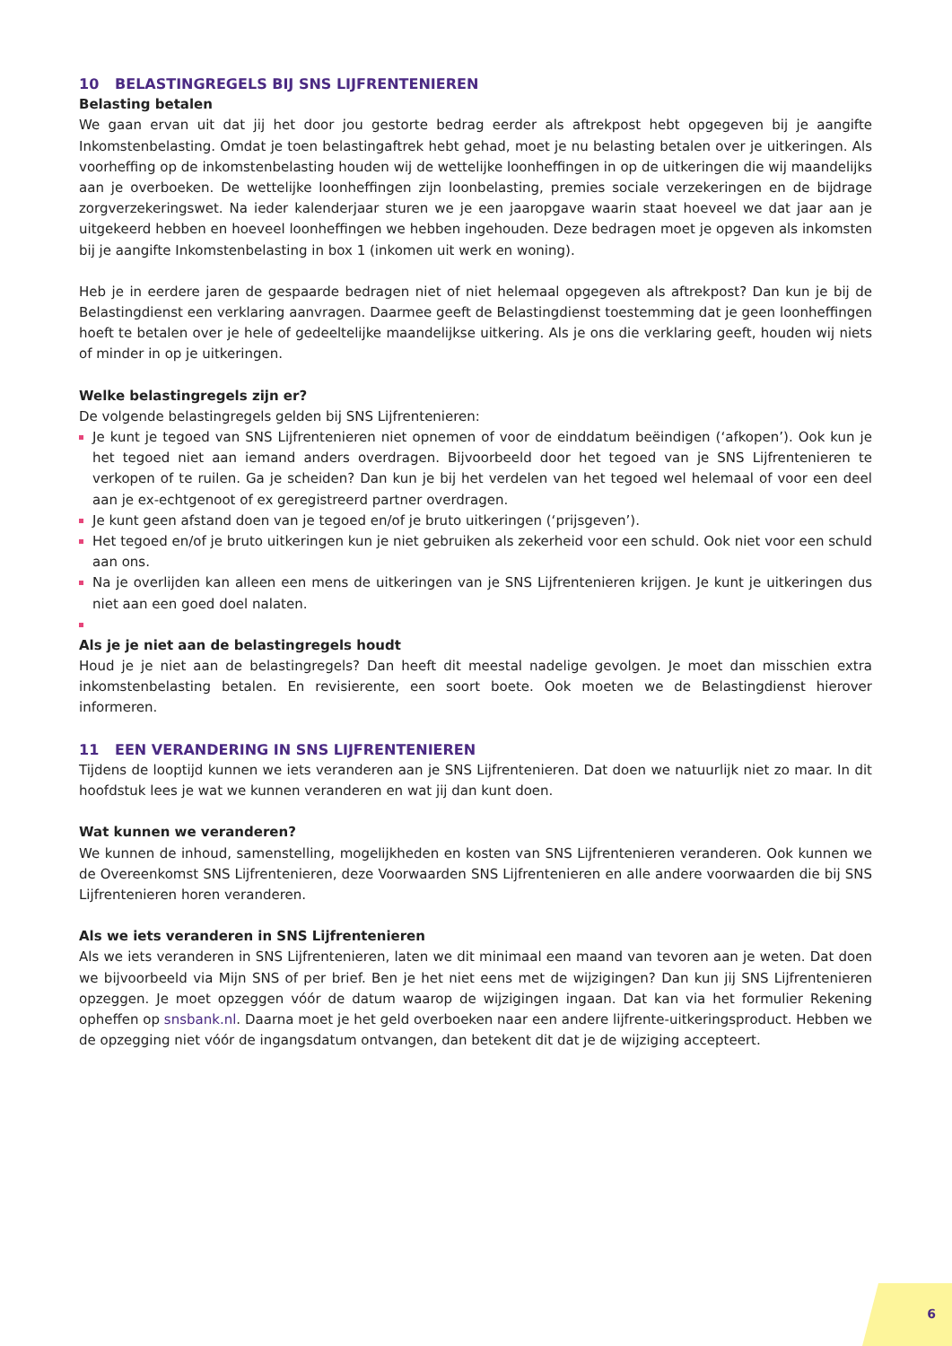10 BELASTINGREGELS BIJ SNS LIJFRENTENIEREN
Belasting betalen
We gaan ervan uit dat jij het door jou gestorte bedrag eerder als aftrekpost hebt opgegeven bij je aangifte Inkomstenbelasting. Omdat je toen belastingaftrek hebt gehad, moet je nu belasting betalen over je uitkeringen. Als voorheffing op de inkomstenbelasting houden wij de wettelijke loonheffingen in op de uitkeringen die wij maandelijks aan je overboeken. De wettelijke loonheffingen zijn loonbelasting, premies sociale verzekeringen en de bijdrage zorgverzekeringswet. Na ieder kalenderjaar sturen we je een jaaropgave waarin staat hoeveel we dat jaar aan je uitgekeerd hebben en hoeveel loonheffingen we hebben ingehouden. Deze bedragen moet je opgeven als inkomsten bij je aangifte Inkomstenbelasting in box 1 (inkomen uit werk en woning).
Heb je in eerdere jaren de gespaarde bedragen niet of niet helemaal opgegeven als aftrekpost? Dan kun je bij de Belastingdienst een verklaring aanvragen. Daarmee geeft de Belastingdienst toestemming dat je geen loonheffingen hoeft te betalen over je hele of gedeeltelijke maandelijkse uitkering. Als je ons die verklaring geeft, houden wij niets of minder in op je uitkeringen.
Welke belastingregels zijn er?
De volgende belastingregels gelden bij SNS Lijfrentenieren:
Je kunt je tegoed van SNS Lijfrentenieren niet opnemen of voor de einddatum beëindigen (‘afkopen’). Ook kun je het tegoed niet aan iemand anders overdragen. Bijvoorbeeld door het tegoed van je SNS Lijfrentenieren te verkopen of te ruilen. Ga je scheiden? Dan kun je bij het verdelen van het tegoed wel helemaal of voor een deel aan je ex-echtgenoot of ex geregistreerd partner overdragen.
Je kunt geen afstand doen van je tegoed en/of je bruto uitkeringen (‘prijsgeven’).
Het tegoed en/of je bruto uitkeringen kun je niet gebruiken als zekerheid voor een schuld. Ook niet voor een schuld aan ons.
Na je overlijden kan alleen een mens de uitkeringen van je SNS Lijfrentenieren krijgen. Je kunt je uitkeringen dus niet aan een goed doel nalaten.
Als je je niet aan de belastingregels houdt
Houd je je niet aan de belastingregels? Dan heeft dit meestal nadelige gevolgen. Je moet dan misschien extra inkomstenbelasting betalen. En revisierente, een soort boete. Ook moeten we de Belastingdienst hierover informeren.
11 EEN VERANDERING IN SNS LIJFRENTENIEREN
Tijdens de looptijd kunnen we iets veranderen aan je SNS Lijfrentenieren. Dat doen we natuurlijk niet zo maar. In dit hoofdstuk lees je wat we kunnen veranderen en wat jij dan kunt doen.
Wat kunnen we veranderen?
We kunnen de inhoud, samenstelling, mogelijkheden en kosten van SNS Lijfrentenieren veranderen. Ook kunnen we de Overeenkomst SNS Lijfrentenieren, deze Voorwaarden SNS Lijfrentenieren en alle andere voorwaarden die bij SNS Lijfrentenieren horen veranderen.
Als we iets veranderen in SNS Lijfrentenieren
Als we iets veranderen in SNS Lijfrentenieren, laten we dit minimaal een maand van tevoren aan je weten. Dat doen we bijvoorbeeld via Mijn SNS of per brief. Ben je het niet eens met de wijzigingen? Dan kun jij SNS Lijfrentenieren opzeggen. Je moet opzeggen vóór de datum waarop de wijzigingen ingaan. Dat kan via het formulier Rekening opheffen op snsbank.nl. Daarna moet je het geld overboeken naar een andere lijfrente-uitkeringsproduct. Hebben we de opzegging niet vóór de ingangsdatum ontvangen, dan betekent dit dat je de wijziging accepteert.
6